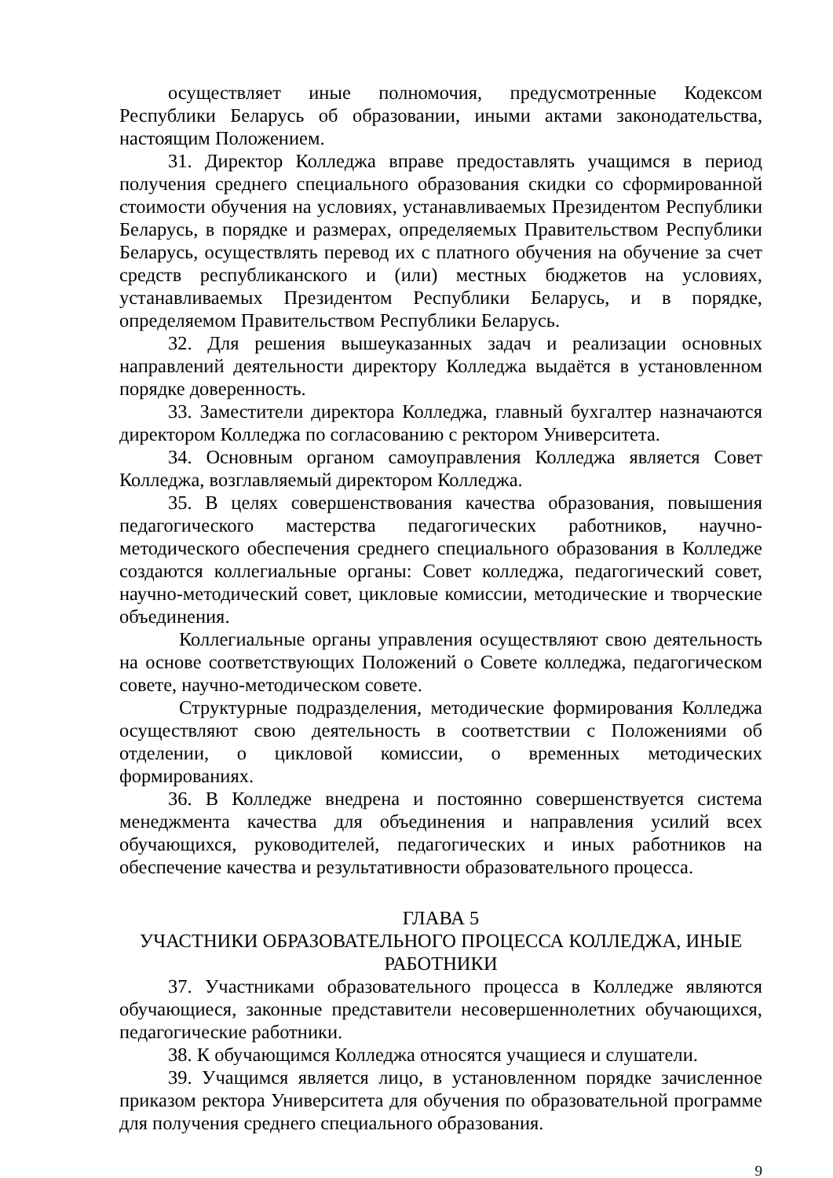осуществляет иные полномочия, предусмотренные Кодексом Республики Беларусь об образовании, иными актами законодательства, настоящим Положением.
31. Директор Колледжа вправе предоставлять учащимся в период получения среднего специального образования скидки со сформированной стоимости обучения на условиях, устанавливаемых Президентом Республики Беларусь, в порядке и размерах, определяемых Правительством Республики Беларусь, осуществлять перевод их с платного обучения на обучение за счет средств республиканского и (или) местных бюджетов на условиях, устанавливаемых Президентом Республики Беларусь, и в порядке, определяемом Правительством Республики Беларусь.
32. Для решения вышеуказанных задач и реализации основных направлений деятельности директору Колледжа выдаётся в установленном порядке доверенность.
33. Заместители директора Колледжа, главный бухгалтер назначаются директором Колледжа по согласованию с ректором Университета.
34. Основным органом самоуправления Колледжа является Совет Колледжа, возглавляемый директором Колледжа.
35. В целях совершенствования качества образования, повышения педагогического мастерства педагогических работников, научно-методического обеспечения среднего специального образования в Колледже создаются коллегиальные органы: Совет колледжа, педагогический совет, научно-методический совет, цикловые комиссии, методические и творческие объединения.
Коллегиальные органы управления осуществляют свою деятельность на основе соответствующих Положений о Совете колледжа, педагогическом совете, научно-методическом совете.
Структурные подразделения, методические формирования Колледжа осуществляют свою деятельность в соответствии с Положениями об отделении, о цикловой комиссии, о временных методических формированиях.
36. В Колледже внедрена и постоянно совершенствуется система менеджмента качества для объединения и направления усилий всех обучающихся, руководителей, педагогических и иных работников на обеспечение качества и результативности образовательного процесса.
ГЛАВА 5
УЧАСТНИКИ ОБРАЗОВАТЕЛЬНОГО ПРОЦЕССА КОЛЛЕДЖА, ИНЫЕ РАБОТНИКИ
37. Участниками образовательного процесса в Колледже являются обучающиеся, законные представители несовершеннолетних обучающихся, педагогические работники.
38. К обучающимся Колледжа относятся учащиеся и слушатели.
39. Учащимся является лицо, в установленном порядке зачисленное приказом ректора Университета для обучения по образовательной программе для получения среднего специального образования.
9